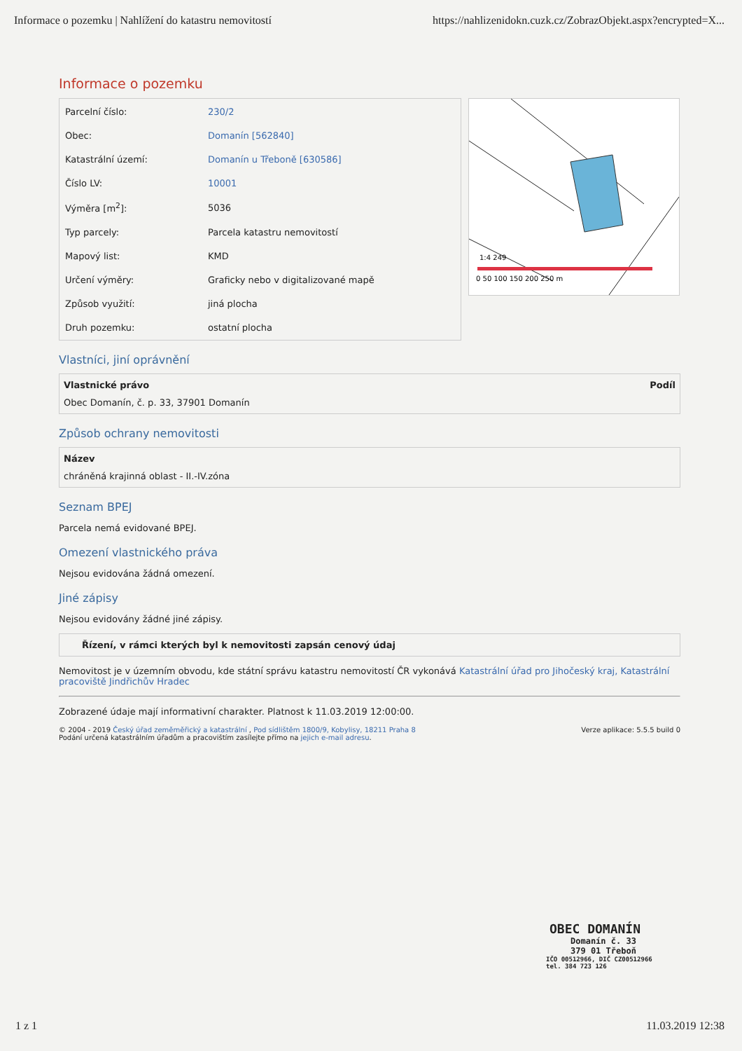Informace o pozemku | Nahlížení do katastru nemovitostí https://nahlizenidokn.cuzk.cz/ZobrazObjekt.aspx?encrypted=X...
Informace o pozemku
| Parcelní číslo: | 230/2 |
| Obec: | Domanín [562840] |
| Katastrální území: | Domanín u Třeboně [630586] |
| Číslo LV: | 10001 |
| Výměra [m<sup>2</sup>]: | 5036 |
| Typ parcely: | Parcela katastru nemovitostí |
| Mapový list: | KMD |
| Určení výměry: | Graficky nebo v digitalizované mapě |
| Způsob využití: | jiná plocha |
| Druh pozemku: | ostatní plocha |
1:4 249
0 50 100 150 200 250 m
Vlastníci, jiní oprávnění
Vlastnické právo Podíl
Obec Domanín, č. p. 33, 37901 Domanín
Způsob ochrany nemovitosti
Název
chráněná krajinná oblast - II.-IV.zóna
Seznam BPEJ
Parcela nemá evidované BPEJ.
Omezení vlastnického práva
Nejsou evidována žádná omezení.
Jiné zápisy
Nejsou evidovány žádné jiné zápisy.
Řízení, v rámci kterých byl k nemovitosti zapsán cenový údaj
Nemovitost je v územním obvodu, kde státní správu katastru nemovitostí ČR vykonává Katastrální úřad pro Jihočeský kraj, Katastrální pracoviště Jindřichův Hradec
Zobrazené údaje mají informativní charakter. Platnost k 11.03.2019 12:00:00.
© 2004 - 2019 Český úřad zeměměřický a katastrální , Pod sídlištěm 1800/9, Kobylisy, 18211 Praha 8
Podání určená katastrálním úřadům a pracovištím zasílejte přímo na jejich e-mail adresu.
Verze aplikace: 5.5.5 build 0
OBEC DOMANÍN
Domanín č. 33
379 01 Třeboň
IČO 00512966, DIČ CZ00512966
tel. 384 723 126
1 z 1 11.03.2019 12:38